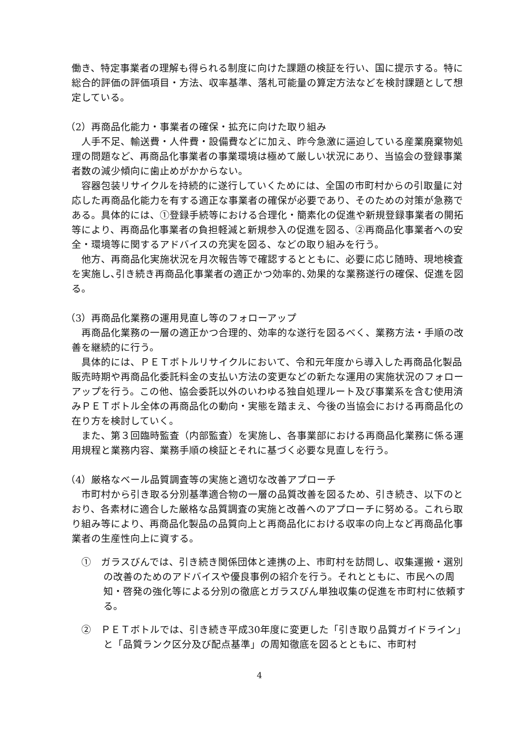働き、特定事業者の理解も得られる制度に向けた課題の検証を行い、国に提示する。特に総合的評価の評価項目・方法、収率基準、落札可能量の算定方法などを検討課題として想定している。
（2）再商品化能力・事業者の確保・拡充に向けた取り組み
人手不足、輸送費・人件費・設備費などに加え、昨今急激に逼迫している産業廃棄物処理の問題など、再商品化事業者の事業環境は極めて厳しい状況にあり、当協会の登録事業者数の減少傾向に歯止めがかからない。
容器包装リサイクルを持続的に遂行していくためには、全国の市町村からの引取量に対応した再商品化能力を有する適正な事業者の確保が必要であり、そのための対策が急務である。具体的には、①登録手続等における合理化・簡素化の促進や新規登録事業者の開拓等により、再商品化事業者の負担軽減と新規参入の促進を図る、②再商品化事業者への安全・環境等に関するアドバイスの充実を図る、などの取り組みを行う。
他方、再商品化実施状況を月次報告等で確認するとともに、必要に応じ随時、現地検査を実施し､引き続き再商品化事業者の適正かつ効率的､効果的な業務遂行の確保、促進を図る。
（3）再商品化業務の運用見直し等のフォローアップ
再商品化業務の一層の適正かつ合理的、効率的な遂行を図るべく、業務方法・手順の改善を継続的に行う。
具体的には、ＰＥＴボトルリサイクルにおいて、令和元年度から導入した再商品化製品販売時期や再商品化委託料金の支払い方法の変更などの新たな運用の実施状況のフォローアップを行う。この他、協会委託以外のいわゆる独自処理ルート及び事業系を含む使用済みＰＥＴボトル全体の再商品化の動向・実態を踏まえ、今後の当協会における再商品化の在り方を検討していく。
また、第３回臨時監査（内部監査）を実施し、各事業部における再商品化業務に係る運用規程と業務内容、業務手順の検証とそれに基づく必要な見直しを行う。
（4）厳格なベール品質調査等の実施と適切な改善アプローチ
市町村から引き取る分別基準適合物の一層の品質改善を図るため、引き続き、以下のとおり、各素材に適合した厳格な品質調査の実施と改善へのアプローチに努める。これら取り組み等により、再商品化製品の品質向上と再商品化における収率の向上など再商品化事業者の生産性向上に資する。
①　ガラスびんでは、引き続き関係団体と連携の上、市町村を訪問し、収集運搬・選別の改善のためのアドバイスや優良事例の紹介を行う。それとともに、市民への周知・啓発の強化等による分別の徹底とガラスびん単独収集の促進を市町村に依頼する。
②　ＰＥＴボトルでは、引き続き平成30年度に変更した「引き取り品質ガイドライン」と「品質ランク区分及び配点基準」の周知徹底を図るとともに、市町村
4